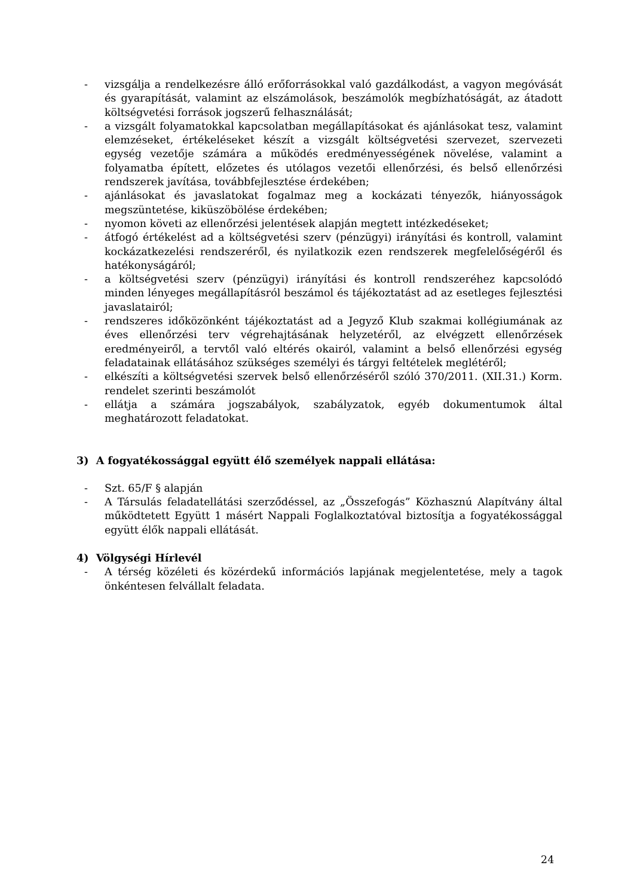- vizsgálja a rendelkezésre álló erőforrásokkal való gazdálkodást, a vagyon megóvását és gyarapítását, valamint az elszámolások, beszámolók megbízhatóságát, az átadott költségvetési források jogszerű felhasználását;
- a vizsgált folyamatokkal kapcsolatban megállapításokat és ajánlásokat tesz, valamint elemzéseket, értékeléseket készít a vizsgált költségvetési szervezet, szervezeti egység vezetője számára a működés eredményességének növelése, valamint a folyamatba épített, előzetes és utólagos vezetői ellenőrzési, és belső ellenőrzési rendszerek javítása, továbbfejlesztése érdekében;
- ajánlásokat és javaslatokat fogalmaz meg a kockázati tényezők, hiányosságok megszüntetése, kiküszöbölése érdekében;
- nyomon követi az ellenőrzési jelentések alapján megtett intézkedéseket;
- átfogó értékelést ad a költségvetési szerv (pénzügyi) irányítási és kontroll, valamint kockázatkezelési rendszeréről, és nyilatkozik ezen rendszerek megfelelőségéről és hatékonyságáról;
- a költségvetési szerv (pénzügyi) irányítási és kontroll rendszeréhez kapcsolódó minden lényeges megállapításról beszámol és tájékoztatást ad az esetleges fejlesztési javaslatairól;
- rendszeres időközönként tájékoztatást ad a Jegyző Klub szakmai kollégiumának az éves ellenőrzési terv végrehajtásának helyzetéről, az elvégzett ellenőrzések eredményeiről, a tervtől való eltérés okairól, valamint a belső ellenőrzési egység feladatainak ellátásához szükséges személyi és tárgyi feltételek meglétéről;
- elkészíti a költségvetési szervek belső ellenőrzéséről szóló 370/2011. (XII.31.) Korm. rendelet szerinti beszámolót
- ellátja a számára jogszabályok, szabályzatok, egyéb dokumentumok által meghatározott feladatokat.
3) A fogyatékossággal együtt élő személyek nappali ellátása:
- Szt. 65/F § alapján
- A Társulás feladatellátási szerződéssel, az „Összefogás” Közhasznú Alapítvány által működtetett Együtt 1 másért Nappali Foglalkoztatóval biztosítja a fogyatékossággal együtt élők nappali ellátását.
4) Völgységi Hírlevél
- A térség közéleti és közérdekű információs lapjának megjelentetése, mely a tagok önkéntesen felvállalt feladata.
24